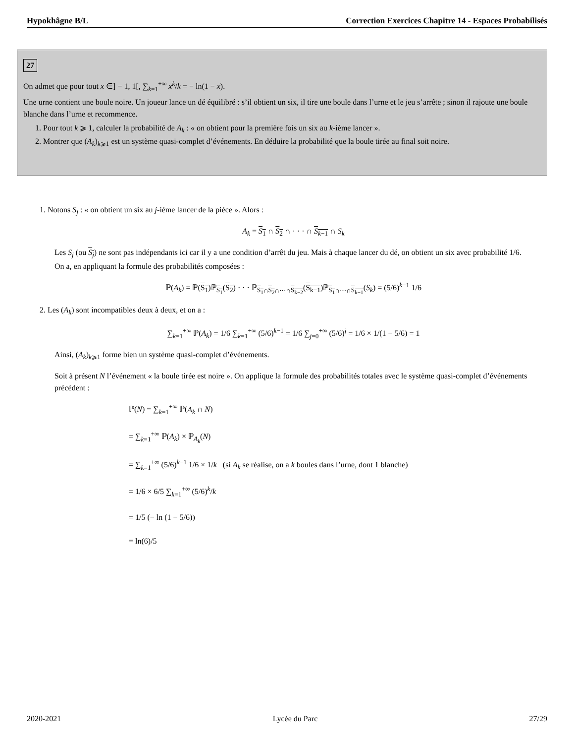Hypokhâgne B/L Correction Exercices Chapitre 14 - Espaces Probabilisés
27
On admet que pour tout x ∈] − 1, 1[, ∑<sub>k=1</sub><sup>+∞</sup> x<sup>k</sup>/k = − ln(1 − x).
Une urne contient une boule noire. Un joueur lance un dé équilibré : s’il obtient un six, il tire une boule dans l’urne et le jeu s’arrête ; sinon il rajoute une boule blanche dans l’urne et recommence.
1. Pour tout k ⩾ 1, calculer la probabilité de A<sub>k</sub> : « on obtient pour la première fois un six au k-ième lancer ».
2. Montrer que (A<sub>k</sub>)<sub>k⩾1</sub> est un système quasi-complet d’événements. En déduire la probabilité que la boule tirée au final soit noire.
1. Notons S<sub>j</sub> : « on obtient un six au j-ième lancer de la pièce ». Alors :
A<sub>k</sub> = S<sub>1</sub> ∩ S<sub>2</sub> ∩ · · · ∩ S<sub>k−1</sub> ∩ S<sub>k</sub>
Les S<sub>j</sub> (ou S<sub>j</sub>) ne sont pas indépendants ici car il y a une condition d’arrêt du jeu. Mais à chaque lancer du dé, on obtient un six avec probabilité 1/6.
On a, en appliquant la formule des probabilités composées :
ℙ(A<sub>k</sub>) = ℙ(S<sub>1</sub>)ℙ<sub>S<sub>1</sub></sub>(S<sub>2</sub>) · · · ℙ<sub>S<sub>1</sub>∩S<sub>2</sub>∩···∩S<sub>k−2</sub></sub>(S<sub>k−1</sub>)ℙ<sub>S<sub>1</sub>∩···∩S<sub>k−1</sub></sub>(S<sub>k</sub>) = (5/6)<sup>k−1</sup> 1/6
2. Les (A<sub>k</sub>) sont incompatibles deux à deux, et on a :
∑<sub>k=1</sub><sup>+∞</sup> ℙ(A<sub>k</sub>) = 1/6 ∑<sub>k=1</sub><sup>+∞</sup> (5/6)<sup>k−1</sup> = 1/6 ∑<sub>j=0</sub><sup>+∞</sup> (5/6)<sup>j</sup> = 1/6 × 1/(1 − 5/6) = 1
Ainsi, (A<sub>k</sub>)<sub>k⩾1</sub> forme bien un système quasi-complet d’événements.
Soit à présent N l’événement « la boule tirée est noire ». On applique la formule des probabilités totales avec le système quasi-complet d’événements précédent :
ℙ(N) = ∑<sub>k=1</sub><sup>+∞</sup> ℙ(A<sub>k</sub> ∩ N)
= ∑<sub>k=1</sub><sup>+∞</sup> ℙ(A<sub>k</sub>) × ℙ<sub>A<sub>k</sub></sub>(N)
= ∑<sub>k=1</sub><sup>+∞</sup> (5/6)<sup>k−1</sup> 1/6 × 1/k (si A<sub>k</sub> se réalise, on a k boules dans l’urne, dont 1 blanche)
= 1/6 × 6/5 ∑<sub>k=1</sub><sup>+∞</sup> (5/6)<sup>k</sup>/k
= 1/5 (− ln (1 − 5/6))
= ln(6)/5
2020-2021 Lycée du Parc 27/29